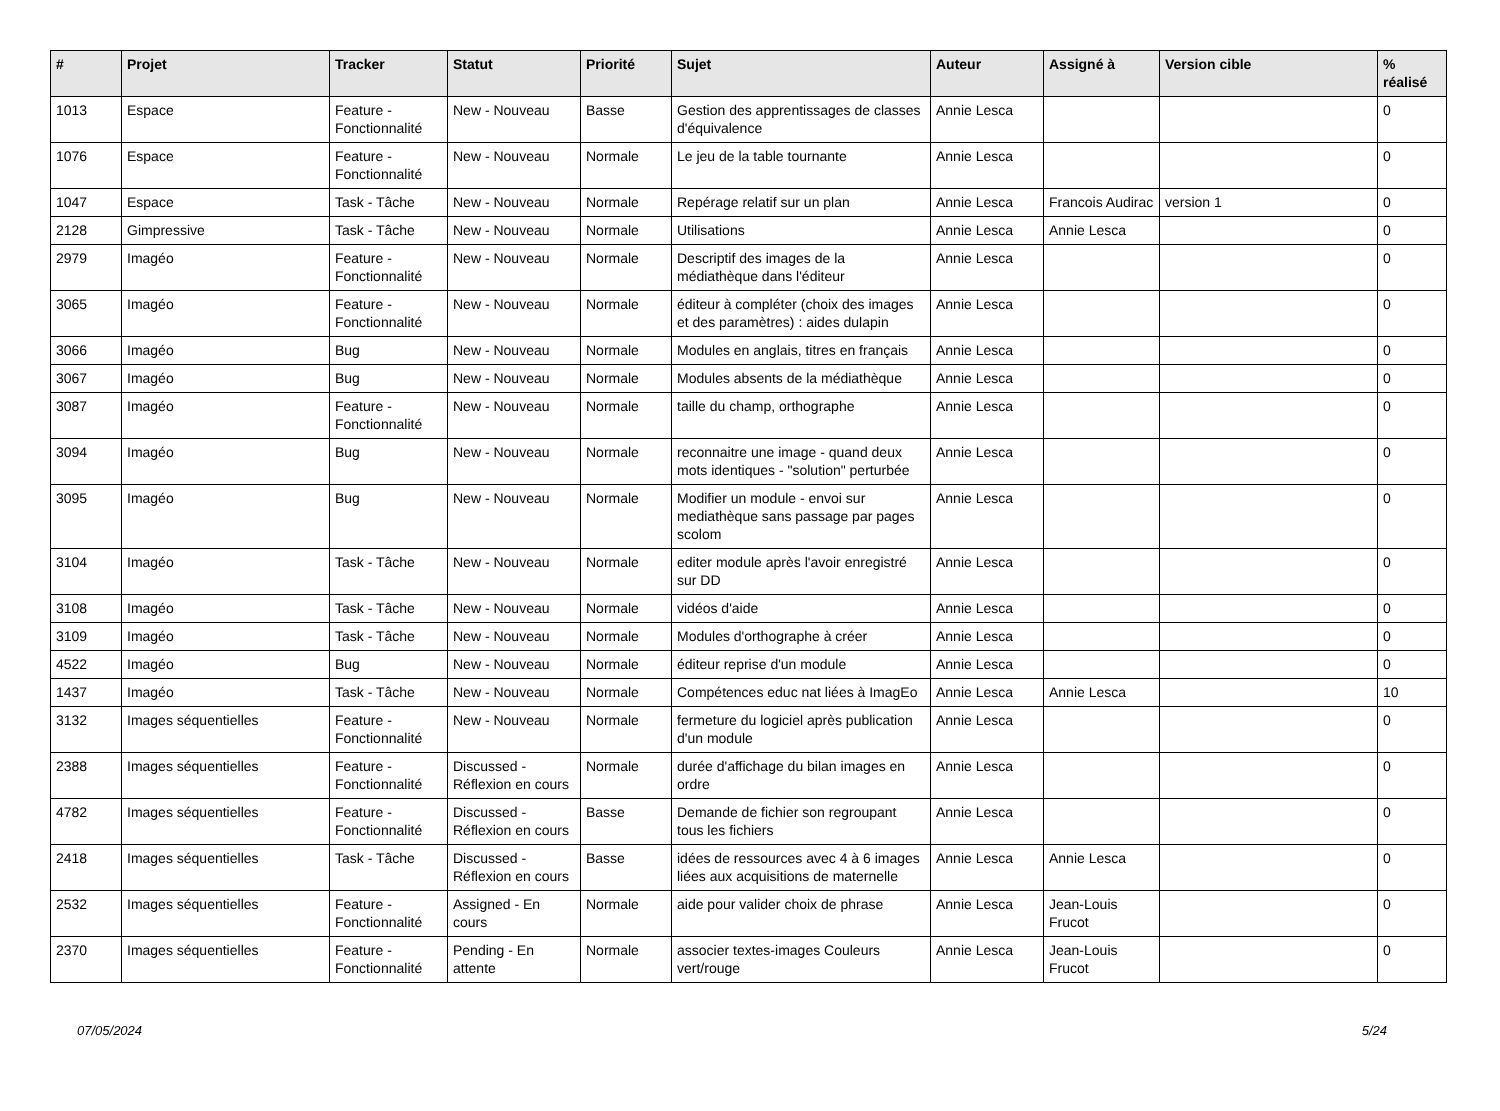| # | Projet | Tracker | Statut | Priorité | Sujet | Auteur | Assigné à | Version cible | % réalisé |
| --- | --- | --- | --- | --- | --- | --- | --- | --- | --- |
| 1013 | Espace | Feature - Fonctionnalité | New - Nouveau | Basse | Gestion des apprentissages de classes d'équivalence | Annie Lesca | | | 0 |
| 1076 | Espace | Feature - Fonctionnalité | New - Nouveau | Normale | Le jeu de la table tournante | Annie Lesca | | | 0 |
| 1047 | Espace | Task - Tâche | New - Nouveau | Normale | Repérage relatif sur un plan | Annie Lesca | Francois Audirac | version 1 | 0 |
| 2128 | Gimpressive | Task - Tâche | New - Nouveau | Normale | Utilisations | Annie Lesca | Annie Lesca | | 0 |
| 2979 | Imagéo | Feature - Fonctionnalité | New - Nouveau | Normale | Descriptif des images de la médiathèque dans l'éditeur | Annie Lesca | | | 0 |
| 3065 | Imagéo | Feature - Fonctionnalité | New - Nouveau | Normale | éditeur à compléter (choix des images et des paramètres) : aides dulapin | Annie Lesca | | | 0 |
| 3066 | Imagéo | Bug | New - Nouveau | Normale | Modules en anglais, titres en français | Annie Lesca | | | 0 |
| 3067 | Imagéo | Bug | New - Nouveau | Normale | Modules absents de la médiathèque | Annie Lesca | | | 0 |
| 3087 | Imagéo | Feature - Fonctionnalité | New - Nouveau | Normale | taille du champ, orthographe | Annie Lesca | | | 0 |
| 3094 | Imagéo | Bug | New - Nouveau | Normale | reconnaitre une image - quand deux mots identiques - "solution" perturbée | Annie Lesca | | | 0 |
| 3095 | Imagéo | Bug | New - Nouveau | Normale | Modifier un module - envoi sur mediathèque sans passage par pages scolom | Annie Lesca | | | 0 |
| 3104 | Imagéo | Task - Tâche | New - Nouveau | Normale | editer module après l'avoir enregistré sur DD | Annie Lesca | | | 0 |
| 3108 | Imagéo | Task - Tâche | New - Nouveau | Normale | vidéos d'aide | Annie Lesca | | | 0 |
| 3109 | Imagéo | Task - Tâche | New - Nouveau | Normale | Modules d'orthographe à créer | Annie Lesca | | | 0 |
| 4522 | Imagéo | Bug | New - Nouveau | Normale | éditeur reprise d'un module | Annie Lesca | | | 0 |
| 1437 | Imagéo | Task - Tâche | New - Nouveau | Normale | Compétences educ nat liées à ImagEo | Annie Lesca | Annie Lesca | | 10 |
| 3132 | Images séquentielles | Feature - Fonctionnalité | New - Nouveau | Normale | fermeture du logiciel après publication d'un module | Annie Lesca | | | 0 |
| 2388 | Images séquentielles | Feature - Fonctionnalité | Discussed - Réflexion en cours | Normale | durée d'affichage du bilan images en ordre | Annie Lesca | | | 0 |
| 4782 | Images séquentielles | Feature - Fonctionnalité | Discussed - Réflexion en cours | Basse | Demande de fichier son regroupant tous les fichiers | Annie Lesca | | | 0 |
| 2418 | Images séquentielles | Task - Tâche | Discussed - Réflexion en cours | Basse | idées de ressources avec 4 à 6 images liées aux acquisitions de maternelle | Annie Lesca | Annie Lesca | | 0 |
| 2532 | Images séquentielles | Feature - Fonctionnalité | Assigned - En cours | Normale | aide pour valider choix de phrase | Annie Lesca | Jean-Louis Frucot | | 0 |
| 2370 | Images séquentielles | Feature - Fonctionnalité | Pending - En attente | Normale | associer textes-images Couleurs vert/rouge | Annie Lesca | Jean-Louis Frucot | | 0 |
07/05/2024 5/24